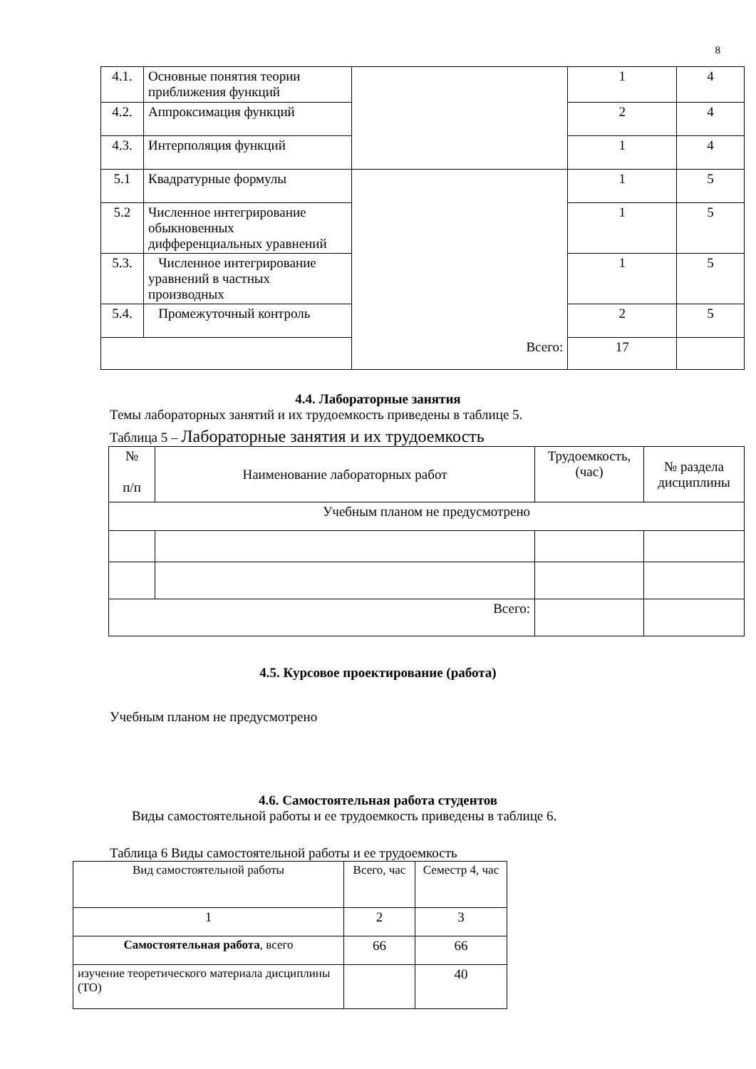8
| 4.1. | Основные понятия теории приближения функций | | 1 | 4 |
| 4.2. | Аппроксимация функций | | 2 | 4 |
| 4.3. | Интерполяция функций | | 1 | 4 |
| 5.1 | Квадратурные формулы | | 1 | 5 |
| 5.2 | Численное интегрирование обыкновенных дифференциальных уравнений | | 1 | 5 |
| 5.3. | Численное интегрирование уравнений в частных производных | | 1 | 5 |
| 5.4. | Промежуточный контроль | | 2 | 5 |
| Всего: | | | 17 | |
4.4. Лабораторные занятия
Темы лабораторных занятий и их трудоемкость приведены в таблице 5.
Таблица 5 – Лабораторные занятия и их трудоемкость
| № п/п | Наименование лабораторных работ | Трудоемкость, (час) | № раздела дисциплины |
| --- | --- | --- | --- |
| Учебным планом не предусмотрено | | | |
| Всего: | | | |
4.5. Курсовое проектирование (работа)
Учебным планом не предусмотрено
4.6. Самостоятельная работа студентов
Виды самостоятельной работы и ее трудоемкость приведены в таблице 6.
Таблица 6 Виды самостоятельной работы и ее трудоемкость
| Вид самостоятельной работы | Всего, час | Семестр 4, час |
| 1 | 2 | 3 |
| Самостоятельная работа , всего | 66 | 66 |
| изучение теоретического материала дисциплины (ТО) | | 40 |